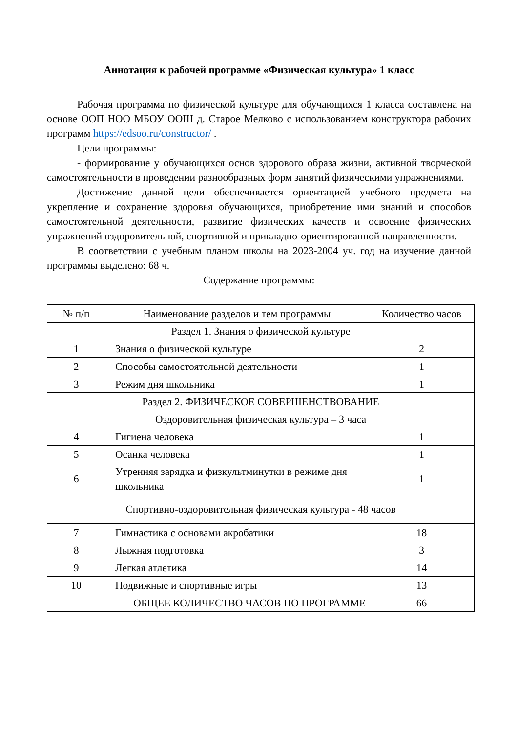Аннотация к рабочей программе «Физическая культура» 1 класс
Рабочая программа по физической культуре для обучающихся 1 класса составлена на основе ООП НОО МБОУ ООШ д. Старое Мелково с использованием конструктора рабочих программ https://edsoo.ru/constructor/ .
Цели программы:
- формирование у обучающихся основ здорового образа жизни, активной творческой самостоятельности в проведении разнообразных форм занятий физическими упражнениями.
Достижение данной цели обеспечивается ориентацией учебного предмета на укрепление и сохранение здоровья обучающихся, приобретение ими знаний и способов самостоятельной деятельности, развитие физических качеств и освоение физических упражнений оздоровительной, спортивной и прикладно-ориентированной направленности.
В соответствии с учебным планом школы на 2023-2004 уч. год на изучение данной программы выделено: 68 ч.
Содержание программы:
| № п/п | Наименование разделов и тем программы | Количество часов |
| --- | --- | --- |
| Раздел 1. Знания о физической культуре | | |
| 1 | Знания о физической культуре | 2 |
| 2 | Способы самостоятельной деятельности | 1 |
| 3 | Режим дня школьника | 1 |
| Раздел 2. ФИЗИЧЕСКОЕ СОВЕРШЕНСТВОВАНИЕ | | |
| Оздоровительная физическая культура – 3 часа | | |
| 4 | Гигиена человека | 1 |
| 5 | Осанка человека | 1 |
| 6 | Утренняя зарядка и физкультминутки в режиме дня школьника | 1 |
| Спортивно-оздоровительная физическая культура - 48 часов | | |
| 7 | Гимнастика с основами акробатики | 18 |
| 8 | Лыжная подготовка | 3 |
| 9 | Легкая атлетика | 14 |
| 10 | Подвижные и спортивные игры | 13 |
| ОБЩЕЕ КОЛИЧЕСТВО ЧАСОВ ПО ПРОГРАММЕ | | 66 |